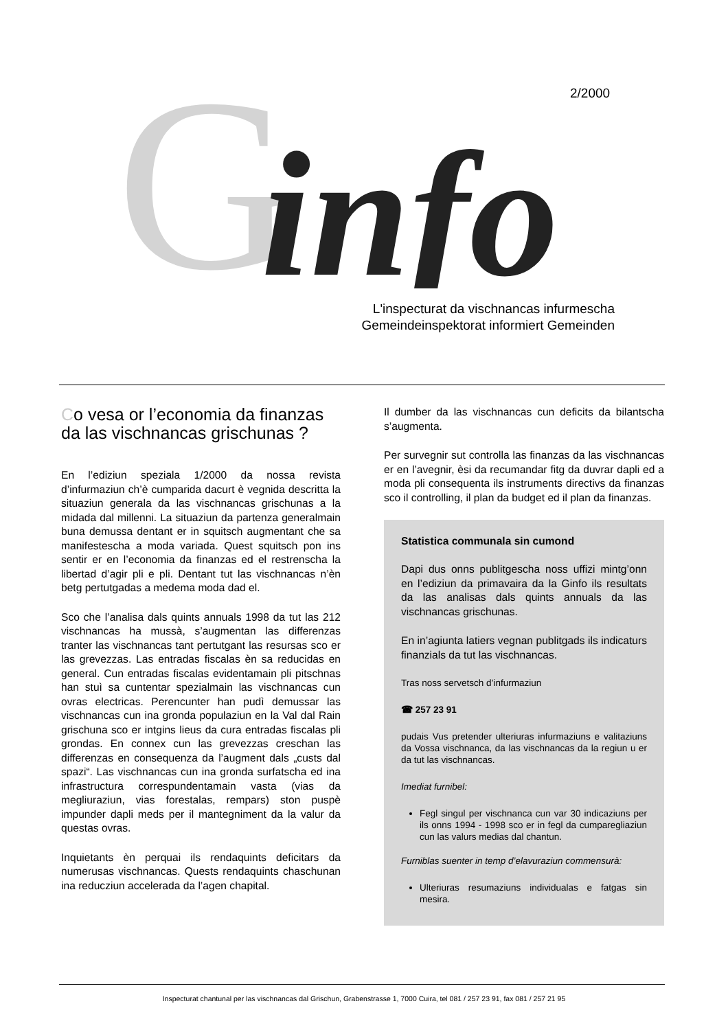G
info
2/2000
L'inspecturat da vischnancas infurmescha
Gemeindeinspektorat informiert Gemeinden
Co vesa or l’economia da finanzas da las vischnancas grischunas ?
En l’ediziun speziala 1/2000 da nossa revista d’infurmaziun ch’è cumparida dacurt è vegnida descritta la situaziun generala da las vischnancas grischunas a la midada dal millenni. La situaziun da partenza generalmain buna demussa dentant er in squitsch augmentant che sa manifestescha a moda variada. Quest squitsch pon ins sentir er en l’economia da finanzas ed el restrenscha la libertad d’agir pli e pli. Dentant tut las vischnancas n’èn betg pertutgadas a medema moda dad el.
Sco che l’analisa dals quints annuals 1998 da tut las 212 vischnancas ha mussà, s’augmentan las differenzas tranter las vischnancas tant pertutgant las resursas sco er las grevezzas. Las entradas fiscalas èn sa reducidas en general. Cun entradas fiscalas evidentamain pli pitschnas han stuì sa cuntentar spezialmain las vischnancas cun ovras electricas. Perencunter han pudì demussar las vischnancas cun ina gronda populaziun en la Val dal Rain grischuna sco er intgins lieus da cura entradas fiscalas pli grondas. En connex cun las grevezzas creschan las differenzas en consequenza da l’augment dals „custs dal spazi“. Las vischnancas cun ina gronda surfatscha ed ina infrastructura correspundentamain vasta (vias da megliuraziun, vias forestalas, rempars) ston puspè impunder dapli meds per il mantegniment da la valur da questas ovras.
Inquietants èn perquai ils rendaquints deficitars da numerusas vischnancas. Quests rendaquints chaschunan ina reducziun accelerada da l’agen chapital.
Il dumber da las vischnancas cun deficits da bilantscha s’augmenta.
Per survegnir sut controlla las finanzas da las vischnancas er en l’avegnir, èsi da recumandar fitg da duvrar dapli ed a moda pli consequenta ils instruments directivs da finanzas sco il controlling, il plan da budget ed il plan da finanzas.
Statistica communala sin cumond
Dapi dus onns publitgescha noss uffizi mintg’onn en l’ediziun da primavaira da la Ginfo ils resultats da las analisas dals quints annuals da las vischnancas grischunas.
En in’agiunta latiers vegnan publitgads ils indicaturs finanzials da tut las vischnancas.
Tras noss servetsch d’infurmaziun
☎ 257 23 91
pudais Vus pretender ulteriuras infurmaziuns e valitaziuns da Vossa vischnanca, da las vischnancas da la regiun u er da tut las vischnancas.
Imediat furnibel:
Fegl singul per vischnanca cun var 30 indicaziuns per ils onns 1994 - 1998 sco er in fegl da cumparegliaziun cun las valurs medias dal chantun.
Furniblas suenter in temp d’elavuraziun commensurà:
Ulteriuras resumaziuns individualas e fatgas sin mesira.
Inspecturat chantunal per las vischnancas dal Grischun, Grabenstrasse 1, 7000 Cuira, tel 081 / 257 23 91, fax 081 / 257 21 95